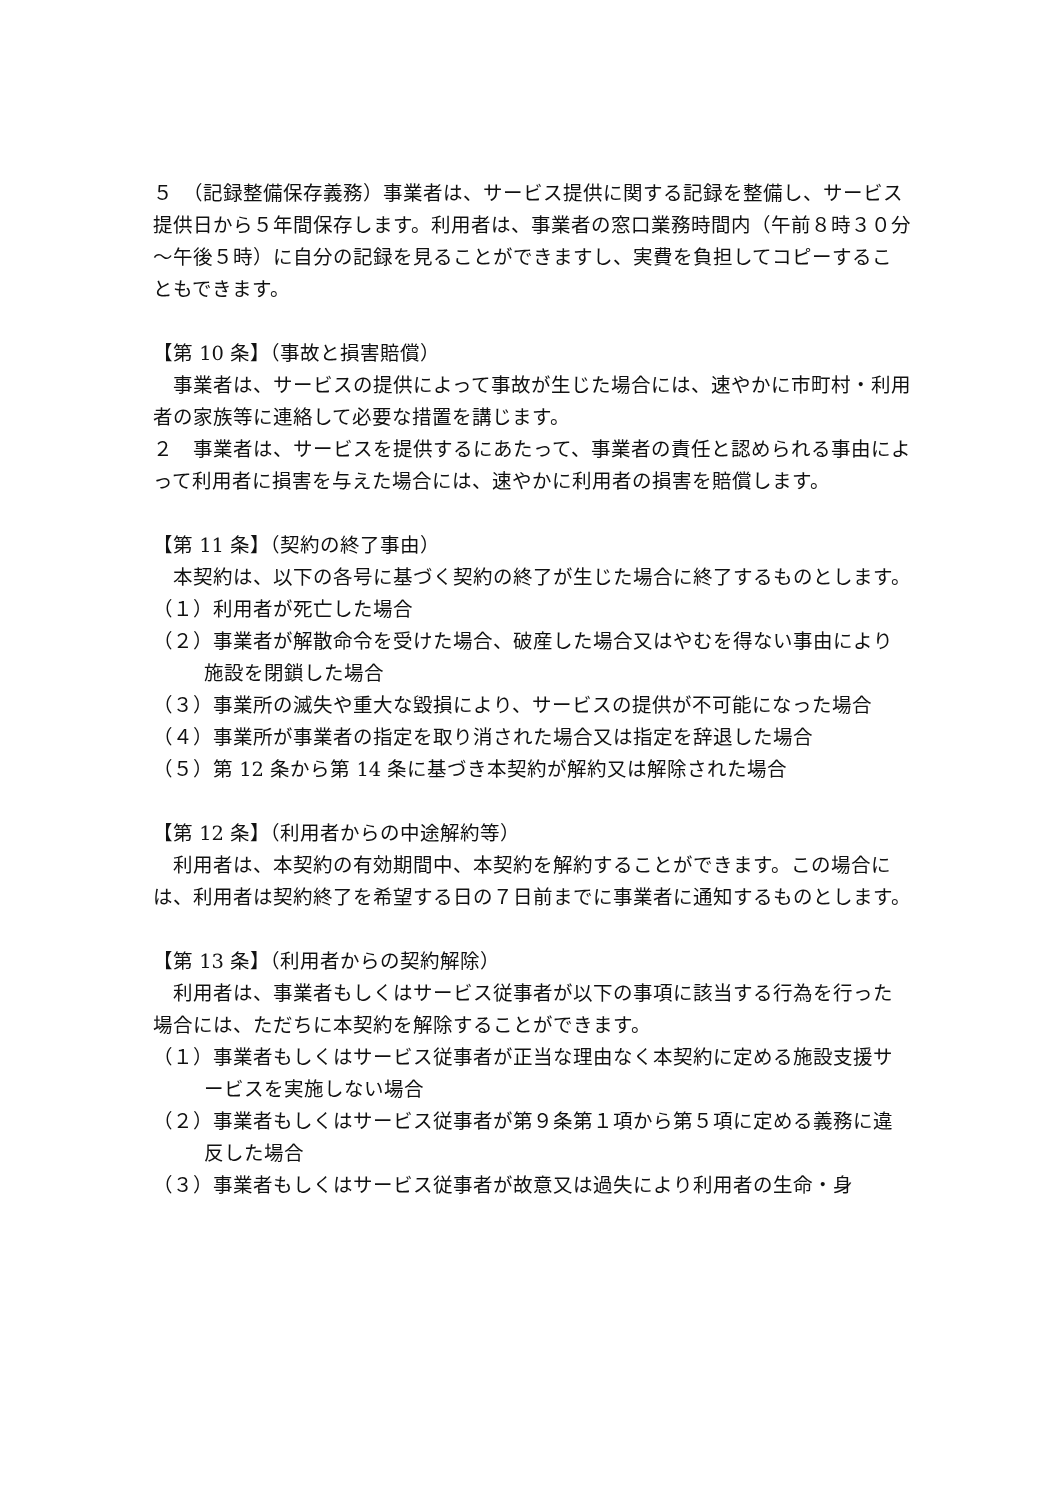５　（記録整備保存義務）事業者は、サービス提供に関する記録を整備し、サービス提供日から５年間保存します。利用者は、事業者の窓口業務時間内（午前８時３０分～午後５時）に自分の記録を見ることができますし、実費を負担してコピーすることもできます。
【第 10 条】（事故と損害賠償）
　事業者は、サービスの提供によって事故が生じた場合には、速やかに市町村・利用者の家族等に連絡して必要な措置を講じます。
２　事業者は、サービスを提供するにあたって、事業者の責任と認められる事由によって利用者に損害を与えた場合には、速やかに利用者の損害を賠償します。
【第 11 条】（契約の終了事由）
　本契約は、以下の各号に基づく契約の終了が生じた場合に終了するものとします。
（１）利用者が死亡した場合
（２）事業者が解散命令を受けた場合、破産した場合又はやむを得ない事由により施設を閉鎖した場合
（３）事業所の滅失や重大な毀損により、サービスの提供が不可能になった場合
（４）事業所が事業者の指定を取り消された場合又は指定を辞退した場合
（５）第 12 条から第 14 条に基づき本契約が解約又は解除された場合
【第 12 条】（利用者からの中途解約等）
　利用者は、本契約の有効期間中、本契約を解約することができます。この場合には、利用者は契約終了を希望する日の７日前までに事業者に通知するものとします。
【第 13 条】（利用者からの契約解除）
　利用者は、事業者もしくはサービス従事者が以下の事項に該当する行為を行った場合には、ただちに本契約を解除することができます。
（１）事業者もしくはサービス従事者が正当な理由なく本契約に定める施設支援サービスを実施しない場合
（２）事業者もしくはサービス従事者が第９条第１項から第５項に定める義務に違反した場合
（３）事業者もしくはサービス従事者が故意又は過失により利用者の生命・身